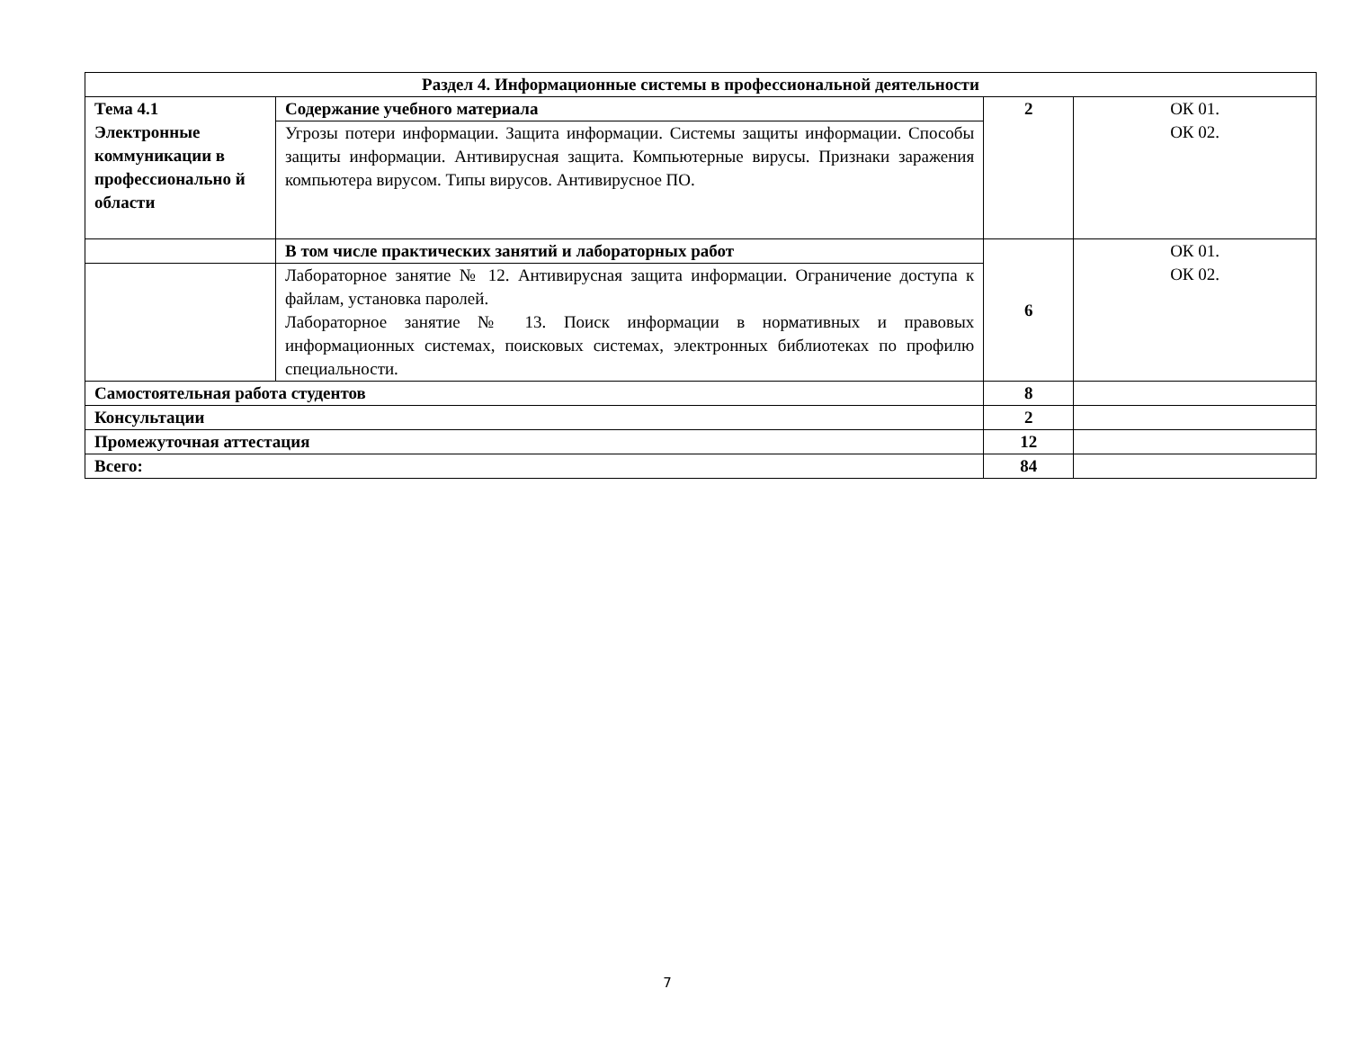| Раздел 4. Информационные системы в профессиональной деятельности | | | |
| Тема 4.1 Электронные коммуникации в профессионально й области | Содержание учебного материала | 2 | ОК 01. ОК 02. |
| | Угрозы потери информации. Защита информации. Системы защиты информации. Способы защиты информации. Антивирусная защита. Компьютерные вирусы. Признаки заражения компьютера вирусом. Типы вирусов. Антивирусное ПО. | | |
| | В том числе практических занятий и лабораторных работ | 6 | ОК 01. ОК 02. |
| | Лабораторное занятие № 12. Антивирусная защита информации. Ограничение доступа к файлам, установка паролей. Лабораторное занятие № 13. Поиск информации в нормативных и правовых информационных системах, поисковых системах, электронных библиотеках по профилю специальности. | | |
| Самостоятельная работа студентов | | 8 | |
| Консультации | | 2 | |
| Промежуточная аттестация | | 12 | |
| Всего: | | 84 | |
7